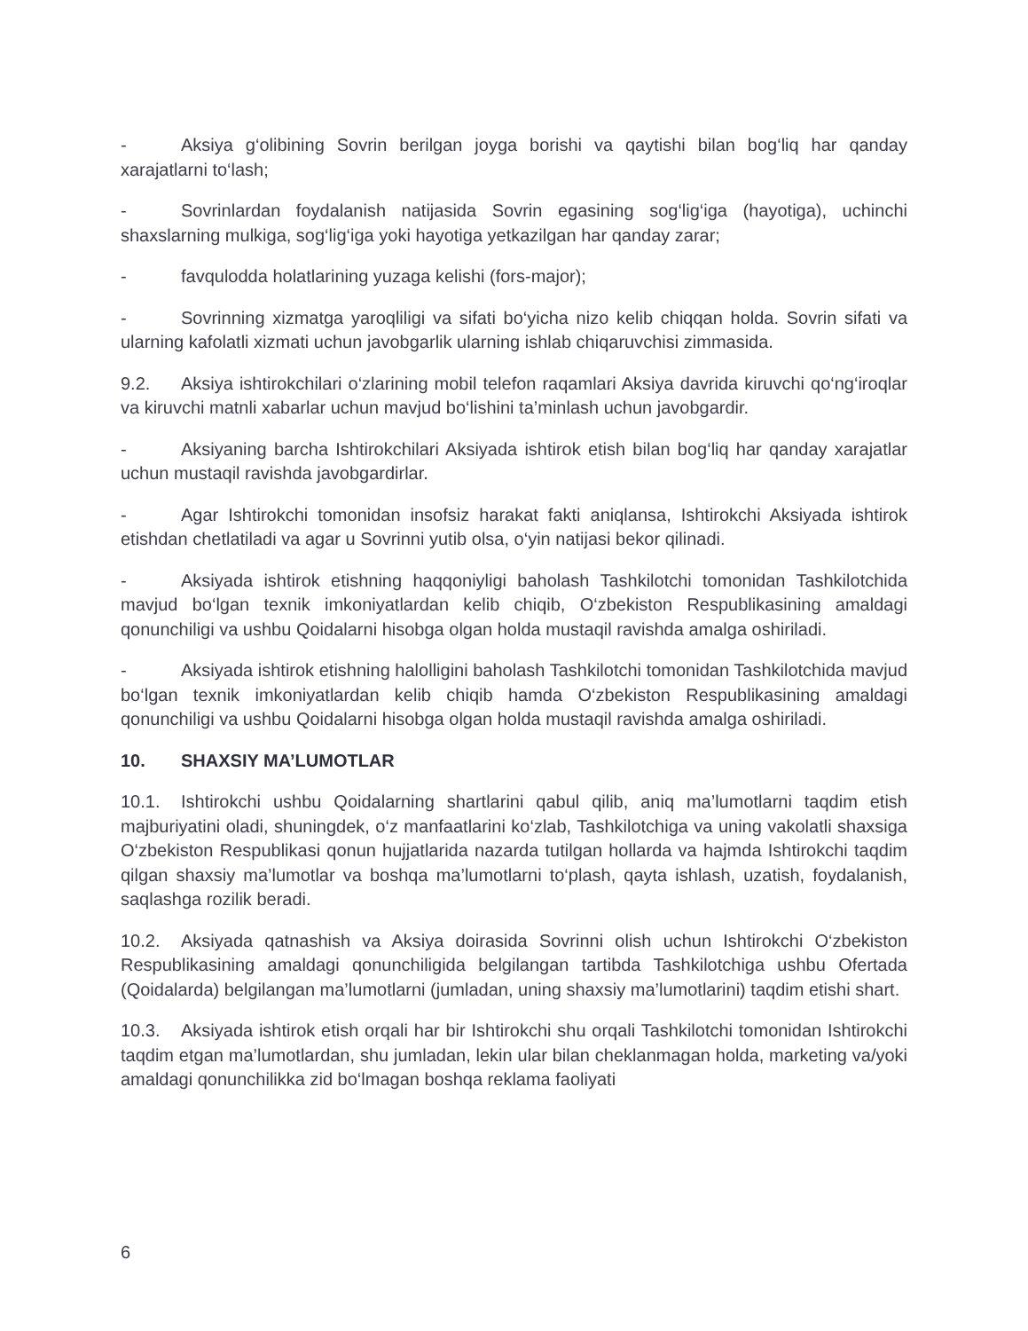- Aksiya g‘olibining Sovrin berilgan joyga borishi va qaytishi bilan bog‘liq har qanday xarajatlarni to‘lash;
- Sovrinlardan foydalanish natijasida Sovrin egasining sog‘lig‘iga (hayotiga), uchinchi shaxslarning mulkiga, sog‘lig‘iga yoki hayotiga yetkazilgan har qanday zarar;
- favqulodda holatlarining yuzaga kelishi (fors-major);
- Sovrinning xizmatga yaroqliligi va sifati bo‘yicha nizo kelib chiqqan holda. Sovrin sifati va ularning kafolatli xizmati uchun javobgarlik ularning ishlab chiqaruvchisi zimmasida.
9.2. Aksiya ishtirokchilari o‘zlarining mobil telefon raqamlari Aksiya davrida kiruvchi qo‘ng‘iroqlar va kiruvchi matnli xabarlar uchun mavjud bo‘lishini ta’minlash uchun javobgardir.
- Aksiyaning barcha Ishtirokchilari Aksiyada ishtirok etish bilan bog‘liq har qanday xarajatlar uchun mustaqil ravishda javobgardirlar.
- Agar Ishtirokchi tomonidan insofsiz harakat fakti aniqlansa, Ishtirokchi Aksiyada ishtirok etishdan chetlatiladi va agar u Sovrinni yutib olsa, o‘yin natijasi bekor qilinadi.
- Aksiyada ishtirok etishning haqqoniyligi baholash Tashkilotchi tomonidan Tashkilotchida mavjud bo‘lgan texnik imkoniyatlardan kelib chiqib, O‘zbekiston Respublikasining amaldagi qonunchiligi va ushbu Qoidalarni hisobga olgan holda mustaqil ravishda amalga oshiriladi.
- Aksiyada ishtirok etishning halolligini baholash Tashkilotchi tomonidan Tashkilotchida mavjud bo‘lgan texnik imkoniyatlardan kelib chiqib hamda O‘zbekiston Respublikasining amaldagi qonunchiligi va ushbu Qoidalarni hisobga olgan holda mustaqil ravishda amalga oshiriladi.
10. SHAXSIY MA’LUMOTLAR
10.1. Ishtirokchi ushbu Qoidalarning shartlarini qabul qilib, aniq ma’lumotlarni taqdim etish majburiyatini oladi, shuningdek, o‘z manfaatlarini ko‘zlab, Tashkilotchiga va uning vakolatli shaxsiga O‘zbekiston Respublikasi qonun hujjatlarida nazarda tutilgan hollarda va hajmda Ishtirokchi taqdim qilgan shaxsiy ma’lumotlar va boshqa ma’lumotlarni to‘plash, qayta ishlash, uzatish, foydalanish, saqlashga rozilik beradi.
10.2. Aksiyada qatnashish va Aksiya doirasida Sovrinni olish uchun Ishtirokchi O‘zbekiston Respublikasining amaldagi qonunchiligida belgilangan tartibda Tashkilotchiga ushbu Ofertada (Qoidalarda) belgilangan ma’lumotlarni (jumladan, uning shaxsiy ma’lumotlarini) taqdim etishi shart.
10.3. Aksiyada ishtirok etish orqali har bir Ishtirokchi shu orqali Tashkilotchi tomonidan Ishtirokchi taqdim etgan ma’lumotlardan, shu jumladan, lekin ular bilan cheklanmagan holda, marketing va/yoki amaldagi qonunchilikka zid bo‘lmagan boshqa reklama faoliyati
6